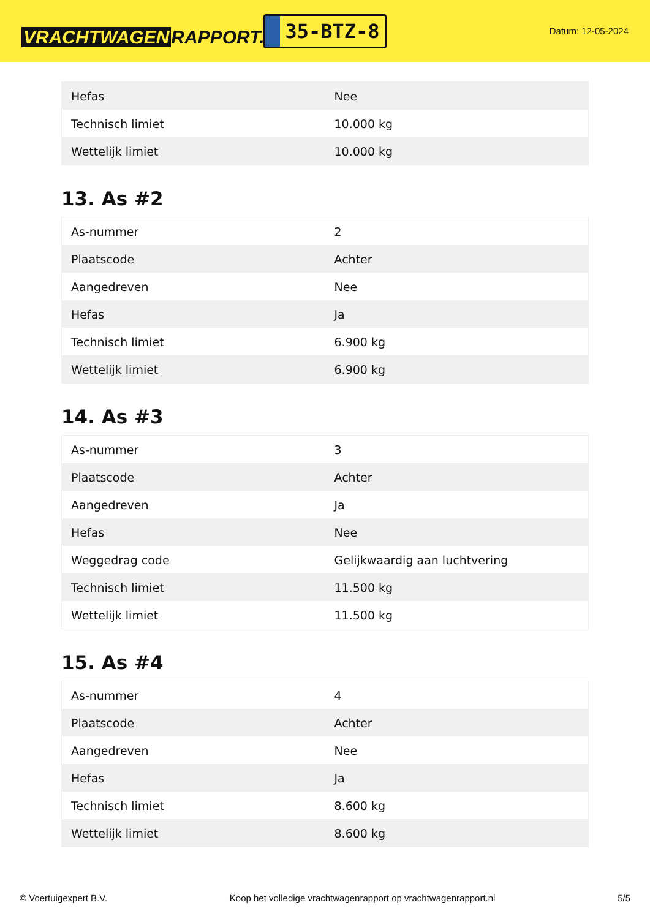VRACHTWAGEN RAPPORT.NL
35-BTZ-8
Datum: 12-05-2024
| Hefas | Nee |
| Technisch limiet | 10.000 kg |
| Wettelijk limiet | 10.000 kg |
13. As #2
| As-nummer | 2 |
| Plaatscode | Achter |
| Aangedreven | Nee |
| Hefas | Ja |
| Technisch limiet | 6.900 kg |
| Wettelijk limiet | 6.900 kg |
14. As #3
| As-nummer | 3 |
| Plaatscode | Achter |
| Aangedreven | Ja |
| Hefas | Nee |
| Weggedrag code | Gelijkwaardig aan luchtvering |
| Technisch limiet | 11.500 kg |
| Wettelijk limiet | 11.500 kg |
15. As #4
| As-nummer | 4 |
| Plaatscode | Achter |
| Aangedreven | Nee |
| Hefas | Ja |
| Technisch limiet | 8.600 kg |
| Wettelijk limiet | 8.600 kg |
© Voertuigexpert B.V. Koop het volledige vrachtwagenrapport op vrachtwagenrapport.nl 5/5